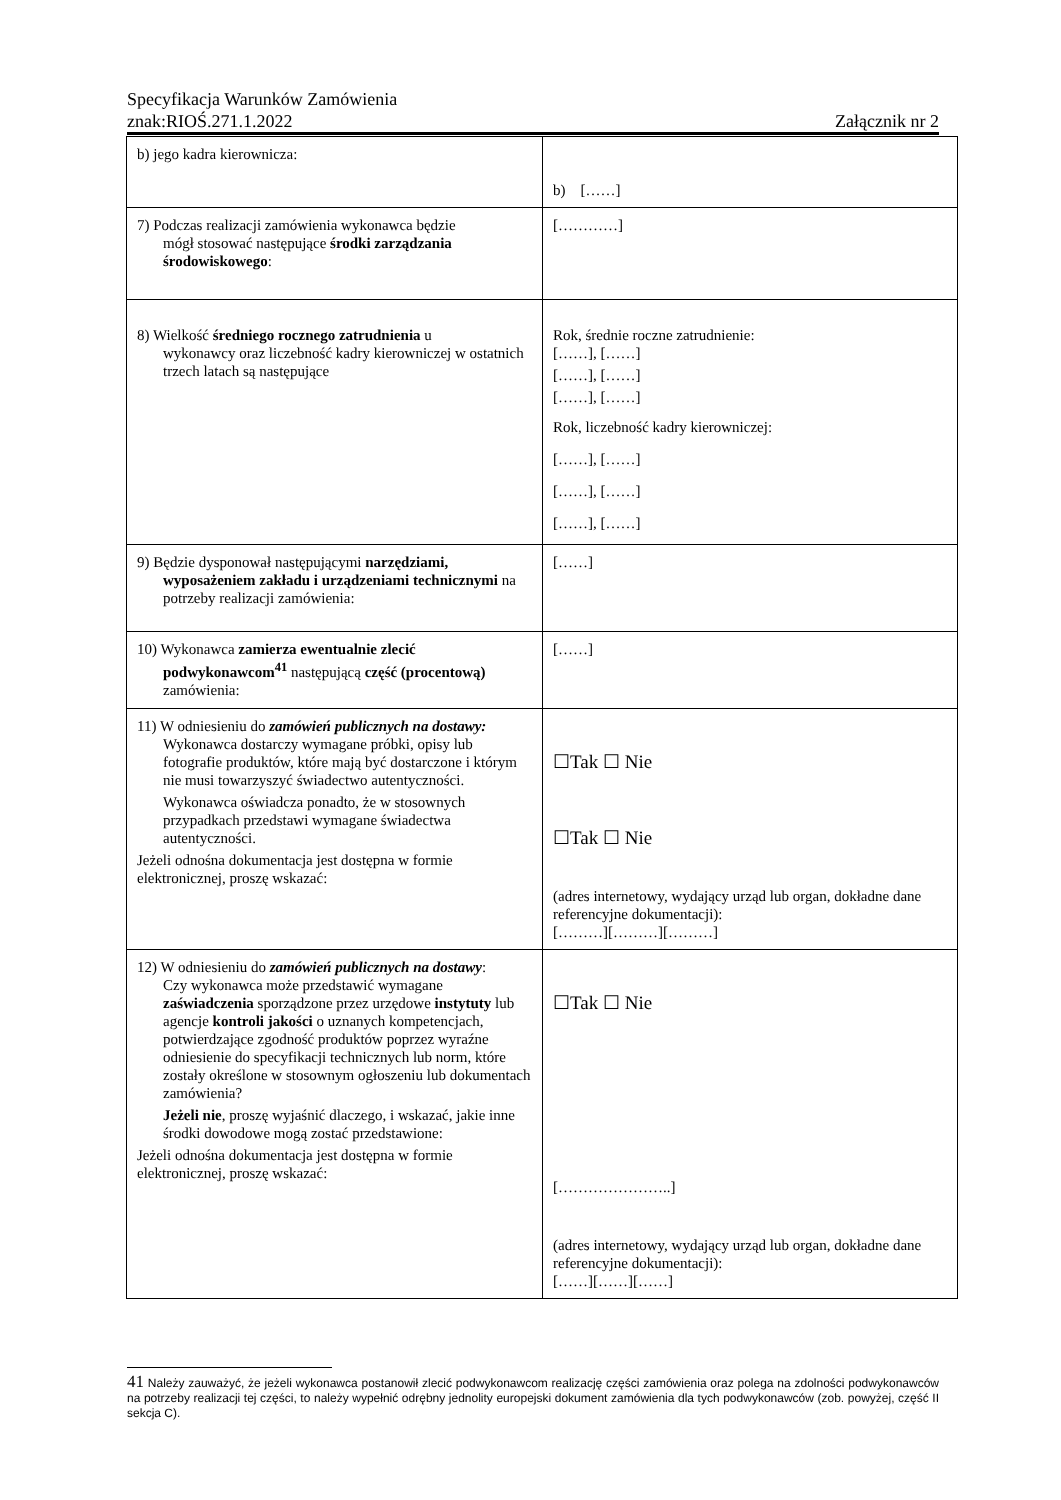Specyfikacja Warunków Zamówienia
znak:RIOŚ.271.1.2022 Załącznik nr 2
| b) jego kadra kierownicza: | b) [……] |
| 7) Podczas realizacji zamówienia wykonawca będzie mógł stosować następujące środki zarządzania środowiskowego : | […………] |
| 8) Wielkość średniego rocznego zatrudnienia u wykonawcy oraz liczebność kadry kierowniczej w ostatnich trzech latach są następujące | Rok, średnie roczne zatrudnienie: [……], [……] [……], [……] [……], [……] Rok, liczebność kadry kierowniczej: [……], [……] [……], [……] [……], [……] |
| 9) Będzie dysponował następującymi narzędziami, wyposażeniem zakładu i urządzeniami technicznymi na potrzeby realizacji zamówienia: | [……] |
| 10) Wykonawca zamierza ewentualnie zlecić podwykonawcom<sup>41</sup> następującą część (procentową) zamówienia: | [……] |
| 11) W odniesieniu do zamówień publicznych na dostawy: Wykonawca dostarczy wymagane próbki, opisy lub fotografie produktów, które mają być dostarczone i którym nie musi towarzyszyć świadectwo autentyczności. Wykonawca oświadcza ponadto, że w stosownych przypadkach przedstawi wymagane świadectwa autentyczności. Jeżeli odnośna dokumentacja jest dostępna w formie elektronicznej, proszę wskazać: | ☐Tak ☐ Nie ☐Tak ☐ Nie (adres internetowy, wydający urząd lub organ, dokładne dane referencyjne dokumentacji): [………][………][………] |
| 12) W odniesieniu do zamówień publicznych na dostawy : Czy wykonawca może przedstawić wymagane zaświadczenia sporządzone przez urzędowe instytuty lub agencje kontroli jakości o uznanych kompetencjach, potwierdzające zgodność produktów poprzez wyraźne odniesienie do specyfikacji technicznych lub norm, które zostały określone w stosownym ogłoszeniu lub dokumentach zamówienia? Jeżeli nie , proszę wyjaśnić dlaczego, i wskazać, jakie inne środki dowodowe mogą zostać przedstawione: Jeżeli odnośna dokumentacja jest dostępna w formie elektronicznej, proszę wskazać: | ☐Tak ☐ Nie […………………..] (adres internetowy, wydający urząd lub organ, dokładne dane referencyjne dokumentacji): [……][……][……] |
41 Należy zauważyć, że jeżeli wykonawca postanowił zlecić podwykonawcom realizację części zamówienia oraz polega na zdolności podwykonawców na potrzeby realizacji tej części, to należy wypełnić odrębny jednolity europejski dokument zamówienia dla tych podwykonawców (zob. powyżej, część II sekcja C).